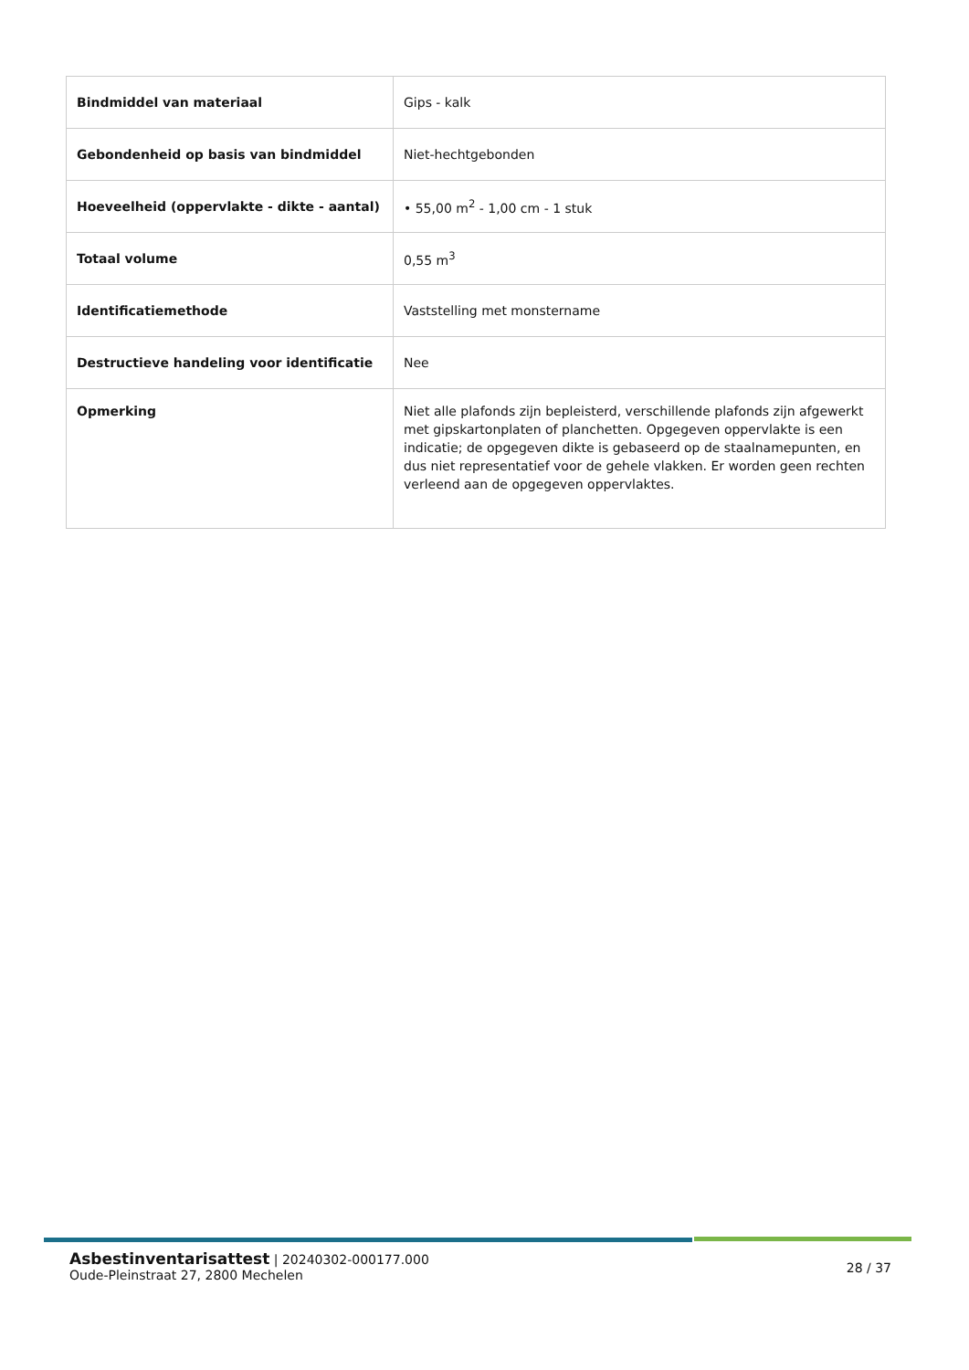| Bindmiddel van materiaal | Gips - kalk |
| Gebondenheid op basis van bindmiddel | Niet-hechtgebonden |
| Hoeveelheid (oppervlakte - dikte - aantal) | • 55,00 m<sup>2</sup> - 1,00 cm - 1 stuk |
| Totaal volume | 0,55 m<sup>3</sup> |
| Identificatiemethode | Vaststelling met monstername |
| Destructieve handeling voor identificatie | Nee |
| Opmerking | Niet alle plafonds zijn bepleisterd, verschillende plafonds zijn afgewerkt met gipskartonplaten of planchetten. Opgegeven oppervlakte is een indicatie; de opgegeven dikte is gebaseerd op de staalnamepunten, en dus niet representatief voor de gehele vlakken. Er worden geen rechten verleend aan de opgegeven oppervlaktes. |
Asbestinventarisattest | 20240302-000177.000
Oude-Pleinstraat 27, 2800 Mechelen
28 / 37